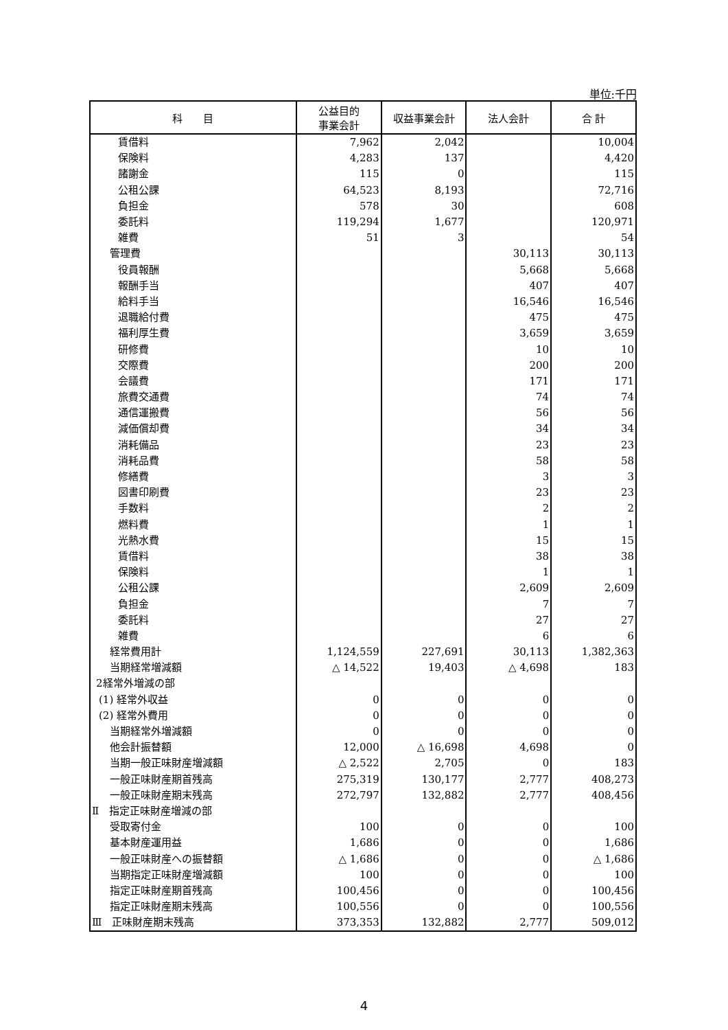単位:千円
| 科 目 | 公益目的 事業会計 | 収益事業会計 | 法人会計 | 合 計 |
| --- | --- | --- | --- | --- |
| 賃借料 | 7,962 | 2,042 | | 10,004 |
| 保険料 | 4,283 | 137 | | 4,420 |
| 諸謝金 | 115 | 0 | | 115 |
| 公租公課 | 64,523 | 8,193 | | 72,716 |
| 負担金 | 578 | 30 | | 608 |
| 委託料 | 119,294 | 1,677 | | 120,971 |
| 雑費 | 51 | 3 | | 54 |
| 管理費 | | | 30,113 | 30,113 |
| 役員報酬 | | | 5,668 | 5,668 |
| 報酬手当 | | | 407 | 407 |
| 給料手当 | | | 16,546 | 16,546 |
| 退職給付費 | | | 475 | 475 |
| 福利厚生費 | | | 3,659 | 3,659 |
| 研修費 | | | 10 | 10 |
| 交際費 | | | 200 | 200 |
| 会議費 | | | 171 | 171 |
| 旅費交通費 | | | 74 | 74 |
| 通信運搬費 | | | 56 | 56 |
| 減価償却費 | | | 34 | 34 |
| 消耗備品 | | | 23 | 23 |
| 消耗品費 | | | 58 | 58 |
| 修繕費 | | | 3 | 3 |
| 図書印刷費 | | | 23 | 23 |
| 手数料 | | | 2 | 2 |
| 燃料費 | | | 1 | 1 |
| 光熱水費 | | | 15 | 15 |
| 賃借料 | | | 38 | 38 |
| 保険料 | | | 1 | 1 |
| 公租公課 | | | 2,609 | 2,609 |
| 負担金 | | | 7 | 7 |
| 委託料 | | | 27 | 27 |
| 雑費 | | | 6 | 6 |
| 経常費用計 | 1,124,559 | 227,691 | 30,113 | 1,382,363 |
| 当期経常増減額 | △ 14,522 | 19,403 | △ 4,698 | 183 |
| 2経常外増減の部 | | | | |
| (1) 経常外収益 | 0 | 0 | 0 | 0 |
| (2) 経常外費用 | 0 | 0 | 0 | 0 |
| 当期経常外増減額 | 0 | 0 | 0 | 0 |
| 他会計振替額 | 12,000 | △ 16,698 | 4,698 | 0 |
| 当期一般正味財産増減額 | △ 2,522 | 2,705 | 0 | 183 |
| 一般正味財産期首残高 | 275,319 | 130,177 | 2,777 | 408,273 |
| 一般正味財産期末残高 | 272,797 | 132,882 | 2,777 | 408,456 |
| Ⅱ 指定正味財産増減の部 | | | | |
| 受取寄付金 | 100 | 0 | 0 | 100 |
| 基本財産運用益 | 1,686 | 0 | 0 | 1,686 |
| 一般正味財産への振替額 | △ 1,686 | 0 | 0 | △ 1,686 |
| 当期指定正味財産増減額 | 100 | 0 | 0 | 100 |
| 指定正味財産期首残高 | 100,456 | 0 | 0 | 100,456 |
| 指定正味財産期末残高 | 100,556 | 0 | 0 | 100,556 |
| Ⅲ 正味財産期末残高 | 373,353 | 132,882 | 2,777 | 509,012 |
4